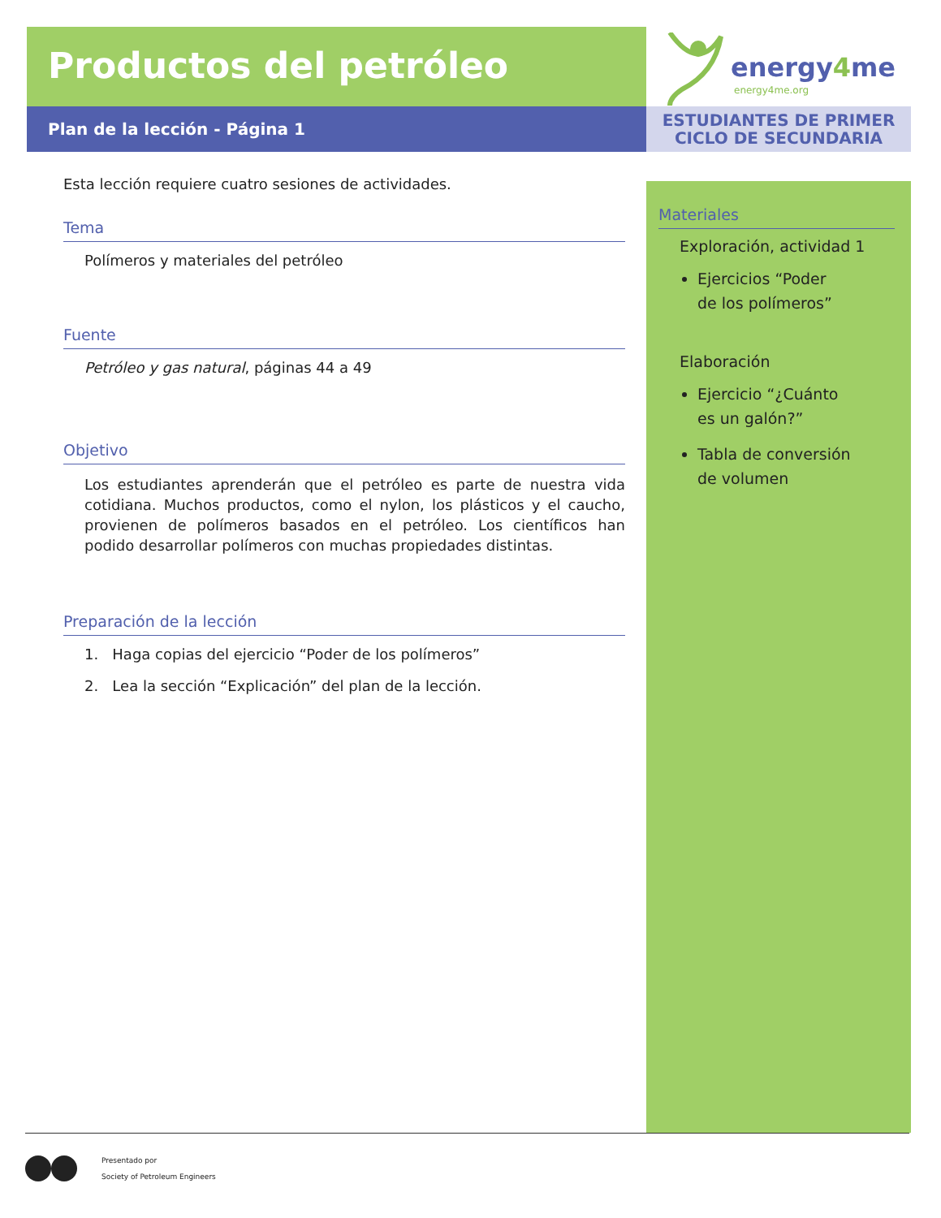Productos del petróleo
Plan de la lección - Página 1
energy4me
energy4me.org
ESTUDIANTES DE PRIMER
CICLO DE SECUNDARIA
Esta lección requiere cuatro sesiones de actividades.
Tema
Polímeros y materiales del petróleo
Fuente
Petróleo y gas natural, páginas 44 a 49
Objetivo
Los estudiantes aprenderán que el petróleo es parte de nuestra vida cotidiana. Muchos productos, como el nylon, los plásticos y el caucho, provienen de polímeros basados en el petróleo. Los científicos han podido desarrollar polímeros con muchas propiedades distintas.
Preparación de la lección
1. Haga copias del ejercicio “Poder de los polímeros”
2. Lea la sección “Explicación” del plan de la lección.
Materiales
Exploración, actividad 1
Ejercicios “Poder
de los polímeros”
Elaboración
Ejercicio “¿Cuánto
es un galón?”
Tabla de conversión
de volumen
Presentado por
Society of Petroleum Engineers